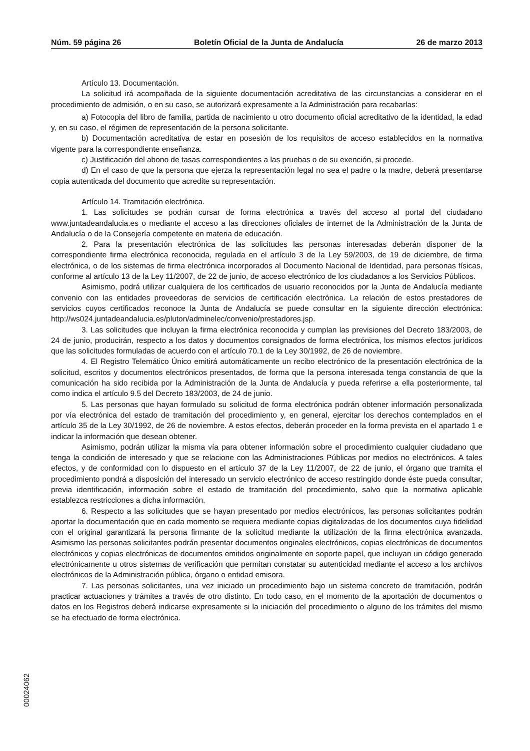Núm. 59 página 26 Boletín Oficial de la Junta de Andalucía 26 de marzo 2013
Artículo 13. Documentación.
La solicitud irá acompañada de la siguiente documentación acreditativa de las circunstancias a considerar en el procedimiento de admisión, o en su caso, se autorizará expresamente a la Administración para recabarlas:
a) Fotocopia del libro de familia, partida de nacimiento u otro documento oficial acreditativo de la identidad, la edad y, en su caso, el régimen de representación de la persona solicitante.
b) Documentación acreditativa de estar en posesión de los requisitos de acceso establecidos en la normativa vigente para la correspondiente enseñanza.
c) Justificación del abono de tasas correspondientes a las pruebas o de su exención, si procede.
d) En el caso de que la persona que ejerza la representación legal no sea el padre o la madre, deberá presentarse copia autenticada del documento que acredite su representación.
Artículo 14. Tramitación electrónica.
1. Las solicitudes se podrán cursar de forma electrónica a través del acceso al portal del ciudadano www.juntadeandalucia.es o mediante el acceso a las direcciones oficiales de internet de la Administración de la Junta de Andalucía o de la Consejería competente en materia de educación.
2. Para la presentación electrónica de las solicitudes las personas interesadas deberán disponer de la correspondiente firma electrónica reconocida, regulada en el artículo 3 de la Ley 59/2003, de 19 de diciembre, de firma electrónica, o de los sistemas de firma electrónica incorporados al Documento Nacional de Identidad, para personas físicas, conforme al artículo 13 de la Ley 11/2007, de 22 de junio, de acceso electrónico de los ciudadanos a los Servicios Públicos.
Asimismo, podrá utilizar cualquiera de los certificados de usuario reconocidos por la Junta de Andalucía mediante convenio con las entidades proveedoras de servicios de certificación electrónica. La relación de estos prestadores de servicios cuyos certificados reconoce la Junta de Andalucía se puede consultar en la siguiente dirección electrónica: http://ws024.juntadeandalucia.es/pluton/adminelec/convenio/prestadores.jsp.
3. Las solicitudes que incluyan la firma electrónica reconocida y cumplan las previsiones del Decreto 183/2003, de 24 de junio, producirán, respecto a los datos y documentos consignados de forma electrónica, los mismos efectos jurídicos que las solicitudes formuladas de acuerdo con el artículo 70.1 de la Ley 30/1992, de 26 de noviembre.
4. El Registro Telemático Único emitirá automáticamente un recibo electrónico de la presentación electrónica de la solicitud, escritos y documentos electrónicos presentados, de forma que la persona interesada tenga constancia de que la comunicación ha sido recibida por la Administración de la Junta de Andalucía y pueda referirse a ella posteriormente, tal como indica el artículo 9.5 del Decreto 183/2003, de 24 de junio.
5. Las personas que hayan formulado su solicitud de forma electrónica podrán obtener información personalizada por vía electrónica del estado de tramitación del procedimiento y, en general, ejercitar los derechos contemplados en el artículo 35 de la Ley 30/1992, de 26 de noviembre. A estos efectos, deberán proceder en la forma prevista en el apartado 1 e indicar la información que desean obtener.
Asimismo, podrán utilizar la misma vía para obtener información sobre el procedimiento cualquier ciudadano que tenga la condición de interesado y que se relacione con las Administraciones Públicas por medios no electrónicos. A tales efectos, y de conformidad con lo dispuesto en el artículo 37 de la Ley 11/2007, de 22 de junio, el órgano que tramita el procedimiento pondrá a disposición del interesado un servicio electrónico de acceso restringido donde éste pueda consultar, previa identificación, información sobre el estado de tramitación del procedimiento, salvo que la normativa aplicable establezca restricciones a dicha información.
6. Respecto a las solicitudes que se hayan presentado por medios electrónicos, las personas solicitantes podrán aportar la documentación que en cada momento se requiera mediante copias digitalizadas de los documentos cuya fidelidad con el original garantizará la persona firmante de la solicitud mediante la utilización de la firma electrónica avanzada. Asimismo las personas solicitantes podrán presentar documentos originales electrónicos, copias electrónicas de documentos electrónicos y copias electrónicas de documentos emitidos originalmente en soporte papel, que incluyan un código generado electrónicamente u otros sistemas de verificación que permitan constatar su autenticidad mediante el acceso a los archivos electrónicos de la Administración pública, órgano o entidad emisora.
7. Las personas solicitantes, una vez iniciado un procedimiento bajo un sistema concreto de tramitación, podrán practicar actuaciones y trámites a través de otro distinto. En todo caso, en el momento de la aportación de documentos o datos en los Registros deberá indicarse expresamente si la iniciación del procedimiento o alguno de los trámites del mismo se ha efectuado de forma electrónica.
00024062